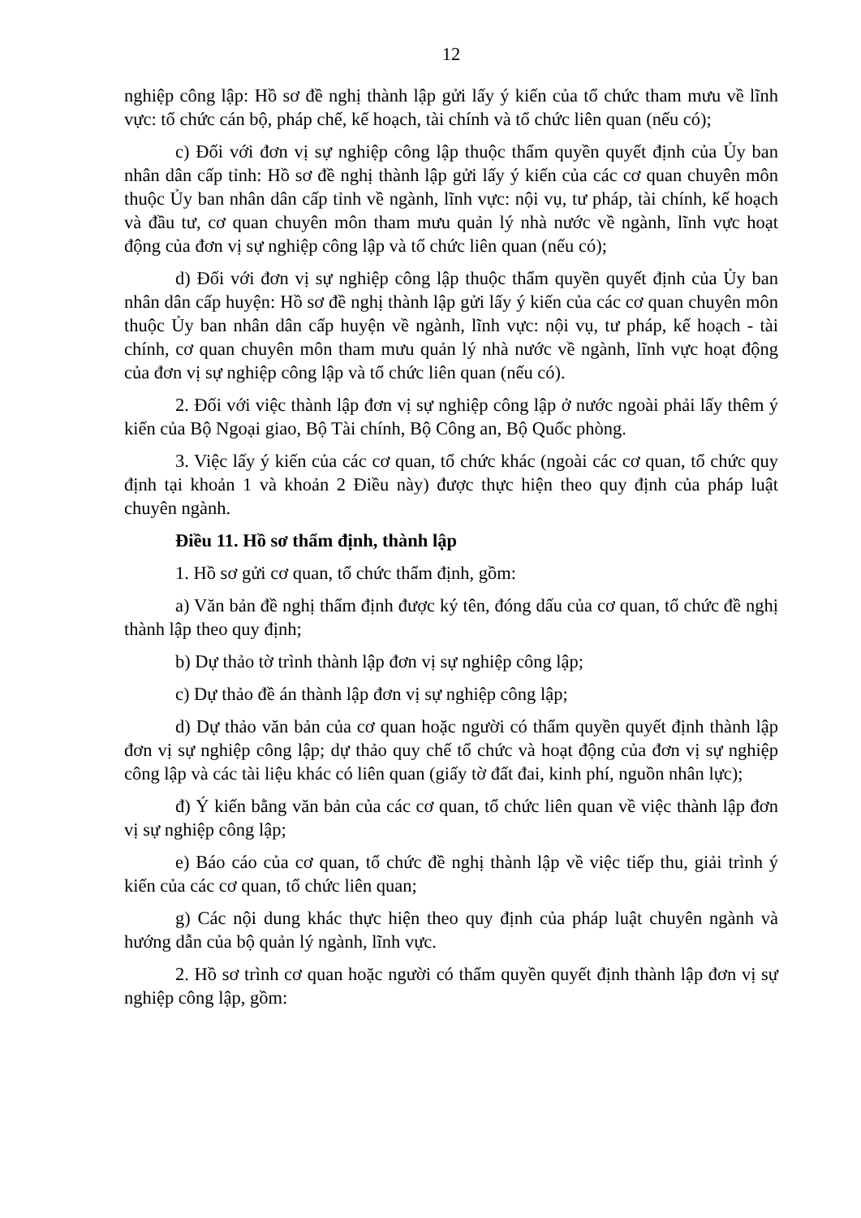12
nghiệp công lập: Hồ sơ đề nghị thành lập gửi lấy ý kiến của tổ chức tham mưu về lĩnh vực: tổ chức cán bộ, pháp chế, kế hoạch, tài chính và tổ chức liên quan (nếu có);
c) Đối với đơn vị sự nghiệp công lập thuộc thẩm quyền quyết định của Ủy ban nhân dân cấp tỉnh: Hồ sơ đề nghị thành lập gửi lấy ý kiến của các cơ quan chuyên môn thuộc Ủy ban nhân dân cấp tỉnh về ngành, lĩnh vực: nội vụ, tư pháp, tài chính, kế hoạch và đầu tư, cơ quan chuyên môn tham mưu quản lý nhà nước về ngành, lĩnh vực hoạt động của đơn vị sự nghiệp công lập và tổ chức liên quan (nếu có);
d) Đối với đơn vị sự nghiệp công lập thuộc thẩm quyền quyết định của Ủy ban nhân dân cấp huyện: Hồ sơ đề nghị thành lập gửi lấy ý kiến của các cơ quan chuyên môn thuộc Ủy ban nhân dân cấp huyện về ngành, lĩnh vực: nội vụ, tư pháp, kế hoạch - tài chính, cơ quan chuyên môn tham mưu quản lý nhà nước về ngành, lĩnh vực hoạt động của đơn vị sự nghiệp công lập và tổ chức liên quan (nếu có).
2. Đối với việc thành lập đơn vị sự nghiệp công lập ở nước ngoài phải lấy thêm ý kiến của Bộ Ngoại giao, Bộ Tài chính, Bộ Công an, Bộ Quốc phòng.
3. Việc lấy ý kiến của các cơ quan, tổ chức khác (ngoài các cơ quan, tổ chức quy định tại khoản 1 và khoản 2 Điều này) được thực hiện theo quy định của pháp luật chuyên ngành.
Điều 11. Hồ sơ thẩm định, thành lập
1. Hồ sơ gửi cơ quan, tổ chức thẩm định, gồm:
a) Văn bản đề nghị thẩm định được ký tên, đóng dấu của cơ quan, tổ chức đề nghị thành lập theo quy định;
b) Dự thảo tờ trình thành lập đơn vị sự nghiệp công lập;
c) Dự thảo đề án thành lập đơn vị sự nghiệp công lập;
d) Dự thảo văn bản của cơ quan hoặc người có thẩm quyền quyết định thành lập đơn vị sự nghiệp công lập; dự thảo quy chế tổ chức và hoạt động của đơn vị sự nghiệp công lập và các tài liệu khác có liên quan (giấy tờ đất đai, kinh phí, nguồn nhân lực);
đ) Ý kiến bằng văn bản của các cơ quan, tổ chức liên quan về việc thành lập đơn vị sự nghiệp công lập;
e) Báo cáo của cơ quan, tổ chức đề nghị thành lập về việc tiếp thu, giải trình ý kiến của các cơ quan, tổ chức liên quan;
g) Các nội dung khác thực hiện theo quy định của pháp luật chuyên ngành và hướng dẫn của bộ quản lý ngành, lĩnh vực.
2. Hồ sơ trình cơ quan hoặc người có thẩm quyền quyết định thành lập đơn vị sự nghiệp công lập, gồm: